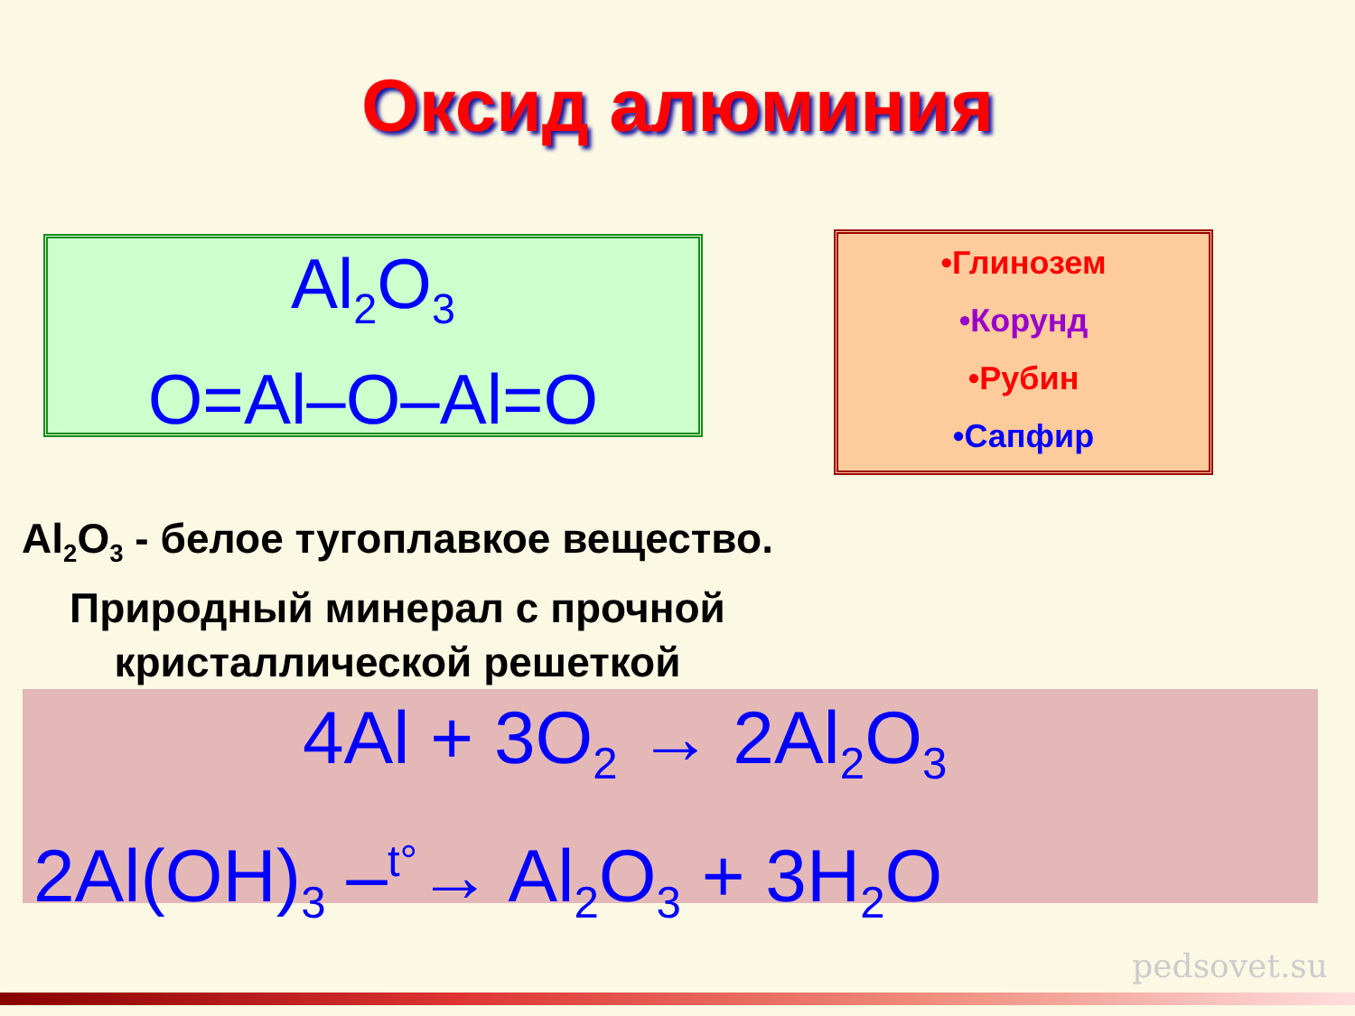Оксид алюминия
Al<sub>2</sub>O<sub>3</sub>
O=Al–O–Al=O
•Глинозем
•Корунд
•Рубин
•Сапфир
Al<sub>2</sub>O<sub>3</sub> - белое тугоплавкое вещество. Природный минерал с прочной кристаллической решеткой
4Al + 3O<sub>2</sub> → 2Al<sub>2</sub>O<sub>3</sub>
2Al(OH)<sub>3</sub> –<sup>t°</sup>→ Al<sub>2</sub>O<sub>3</sub> + 3H<sub>2</sub>O
pedsovet.su